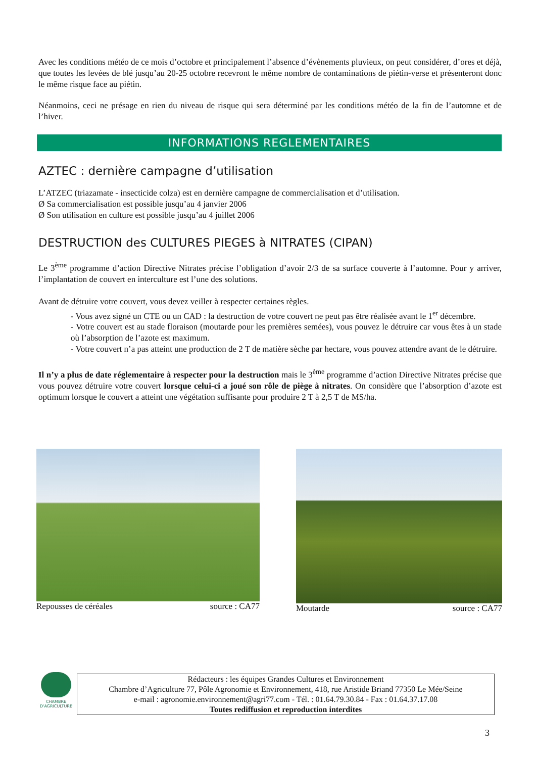Avec les conditions météo de ce mois d’octobre et principalement l’absence d’évènements pluvieux, on peut considérer, d’ores et déjà, que toutes les levées de blé jusqu’au 20-25 octobre recevront le même nombre de contaminations de piétin-verse et présenteront donc le même risque face au piétin.
Néanmoins, ceci ne présage en rien du niveau de risque qui sera déterminé par les conditions météo de la fin de l’automne et de l’hiver.
INFORMATIONS REGLEMENTAIRES
AZTEC : dernière campagne d’utilisation
L’ATZEC (triazamate - insecticide colza) est en dernière campagne de commercialisation et d’utilisation.
Ø Sa commercialisation est possible jusqu’au 4 janvier 2006
Ø Son utilisation en culture est possible jusqu’au 4 juillet 2006
DESTRUCTION des CULTURES PIEGES à NITRATES (CIPAN)
Le 3<sup>ème</sup> programme d’action Directive Nitrates précise l’obligation d’avoir 2/3 de sa surface couverte à l’automne. Pour y arriver, l’implantation de couvert en interculture est l’une des solutions.
Avant de détruire votre couvert, vous devez veiller à respecter certaines règles.
- Vous avez signé un CTE ou un CAD : la destruction de votre couvert ne peut pas être réalisée avant le 1<sup>er</sup> décembre.
- Votre couvert est au stade floraison (moutarde pour les premières semées), vous pouvez le détruire car vous êtes à un stade où l’absorption de l’azote est maximum.
- Votre couvert n’a pas atteint une production de 2 T de matière sèche par hectare, vous pouvez attendre avant de le détruire.
Il n’y a plus de date réglementaire à respecter pour la destruction mais le 3<sup>ème</sup> programme d’action Directive Nitrates précise que vous pouvez détruire votre couvert lorsque celui-ci a joué son rôle de piège à nitrates. On considère que l’absorption d’azote est optimum lorsque le couvert a atteint une végétation suffisante pour produire 2 T à 2,5 T de MS/ha.
Repousses de céréales source : CA77 Moutarde source : CA77
CHAMBRE
D'AGRICULTURE
Rédacteurs : les équipes Grandes Cultures et Environnement
Chambre d’Agriculture 77, Pôle Agronomie et Environnement, 418, rue Aristide Briand 77350 Le Mée/Seine
e-mail : agronomie.environnement@agri77.com - Tél. : 01.64.79.30.84 - Fax : 01.64.37.17.08
Toutes rediffusion et reproduction interdites
3